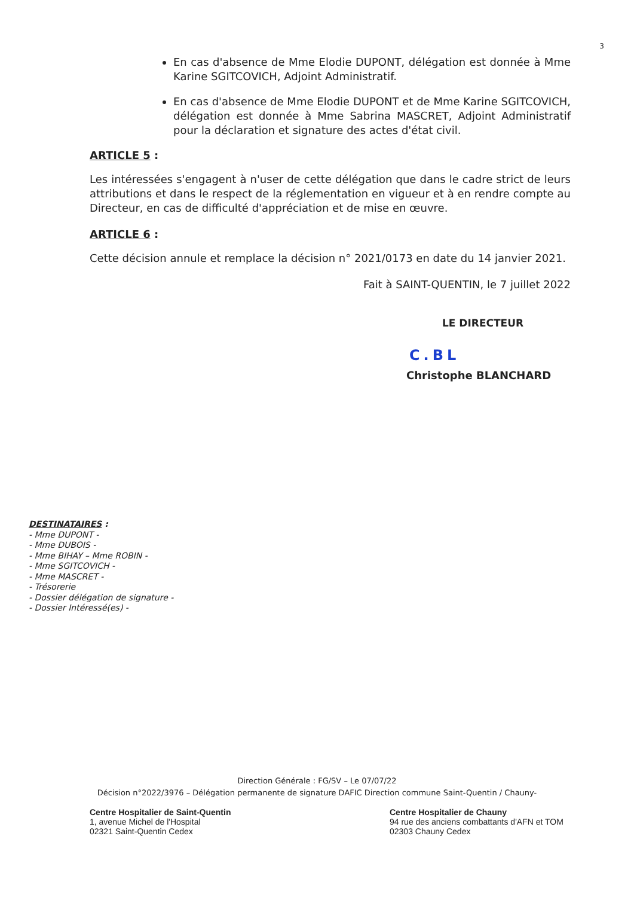3
En cas d'absence de Mme Elodie DUPONT, délégation est donnée à Mme Karine SGITCOVICH, Adjoint Administratif.
En cas d'absence de Mme Elodie DUPONT et de Mme Karine SGITCOVICH, délégation est donnée à Mme Sabrina MASCRET, Adjoint Administratif pour la déclaration et signature des actes d'état civil.
ARTICLE 5 :
Les intéressées s'engagent à n'user de cette délégation que dans le cadre strict de leurs attributions et dans le respect de la réglementation en vigueur et à en rendre compte au Directeur, en cas de difficulté d'appréciation et de mise en œuvre.
ARTICLE 6 :
Cette décision annule et remplace la décision n° 2021/0173 en date du 14 janvier 2021.
Fait à SAINT-QUENTIN, le 7 juillet 2022
LE DIRECTEUR
C.BL
Christophe BLANCHARD
DESTINATAIRES :
- Mme DUPONT -
- Mme DUBOIS -
- Mme BIHAY – Mme ROBIN -
- Mme SGITCOVICH -
- Mme MASCRET -
- Trésorerie
- Dossier délégation de signature -
- Dossier Intéressé(es) -
Direction Générale : FG/SV – Le 07/07/22
Décision n°2022/3976 – Délégation permanente de signature DAFIC Direction commune Saint-Quentin / Chauny-
Centre Hospitalier de Saint-Quentin
1, avenue Michel de l'Hospital
02321 Saint-Quentin Cedex
Centre Hospitalier de Chauny
94 rue des anciens combattants d'AFN et TOM
02303 Chauny Cedex